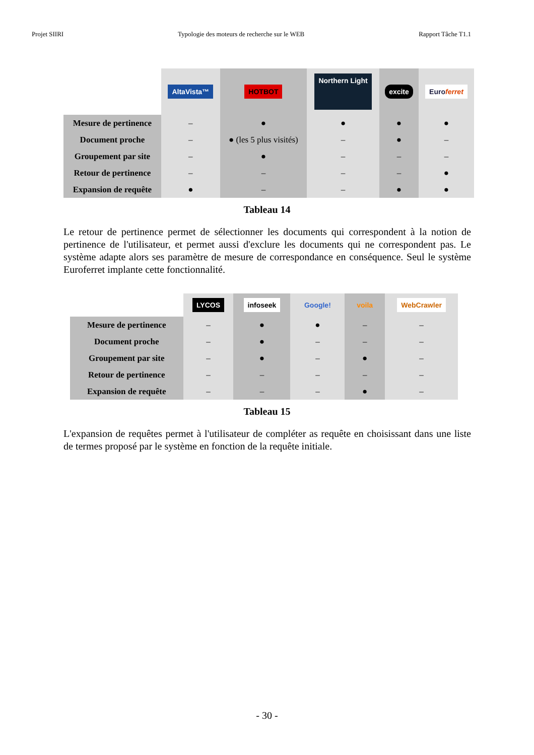Projet SIIRI Typologie des moteurs de recherche sur le WEB Rapport Tâche T1.1
| | AltaVista™ | HOTBOT | Northern Light | excite | Euro ferret |
| Mesure de pertinence | – | ● | ● | ● | ● |
| Document proche | – | ● (les 5 plus visités) | – | ● | – |
| Groupement par site | – | ● | – | – | – |
| Retour de pertinence | – | – | – | – | ● |
| Expansion de requête | ● | – | – | ● | ● |
Tableau 14
Le retour de pertinence permet de sélectionner les documents qui correspondent à la notion de pertinence de l'utilisateur, et permet aussi d'exclure les documents qui ne correspondent pas. Le système adapte alors ses paramètre de mesure de correspondance en conséquence. Seul le système Euroferret implante cette fonctionnalité.
| | LYCOS | infoseek | Google! | voila | WebCrawler |
| Mesure de pertinence | – | ● | ● | – | – |
| Document proche | – | ● | – | – | – |
| Groupement par site | – | ● | – | ● | – |
| Retour de pertinence | – | – | – | – | – |
| Expansion de requête | – | – | – | ● | – |
Tableau 15
L'expansion de requêtes permet à l'utilisateur de compléter as requête en choisissant dans une liste de termes proposé par le système en fonction de la requête initiale.
- 30 -